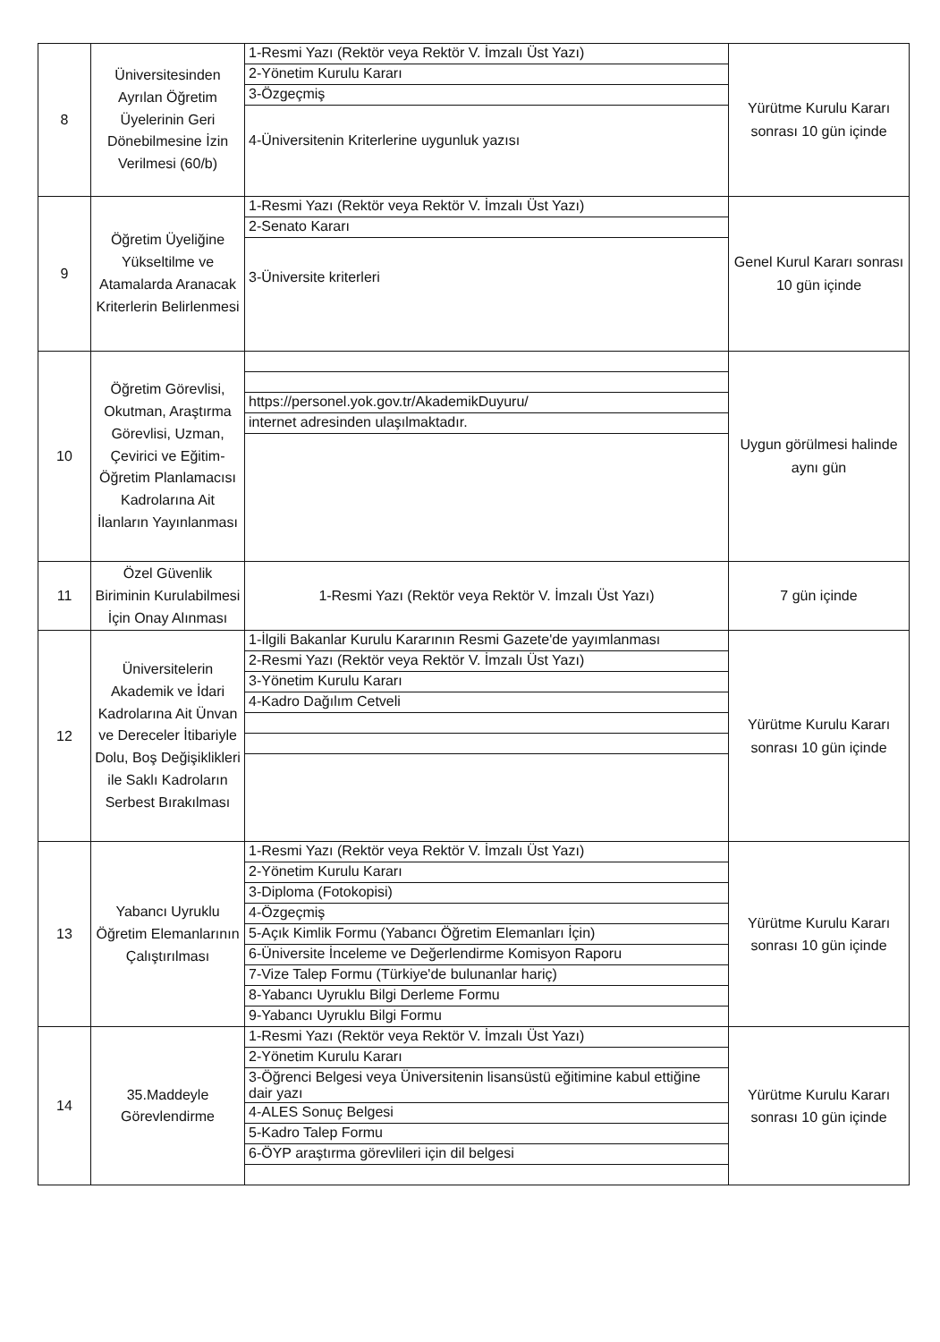| 8 | Üniversitesinden Ayrılan Öğretim Üyelerinin Geri Dönebilmesine İzin Verilmesi (60/b) | 1-Resmi Yazı (Rektör veya Rektör V. İmzalı Üst Yazı) 2-Yönetim Kurulu Kararı 3-Özgeçmiş 4-Üniversitenin Kriterlerine uygunluk yazısı | Yürütme Kurulu Kararı sonrası 10 gün içinde |
| 9 | Öğretim Üyeliğine Yükseltilme ve Atamalarda Aranacak Kriterlerin Belirlenmesi | 1-Resmi Yazı (Rektör veya Rektör V. İmzalı Üst Yazı) 2-Senato Kararı 3-Üniversite kriterleri | Genel Kurul Kararı sonrası 10 gün içinde |
| 10 | Öğretim Görevlisi, Okutman, Araştırma Görevlisi, Uzman, Çevirici ve Eğitim-Öğretim Planlamacısı Kadrolarına Ait İlanların Yayınlanması | https://personel.yok.gov.tr/AkademikDuyuru/ internet adresinden ulaşılmaktadır. | Uygun görülmesi halinde aynı gün |
| 11 | Özel Güvenlik Biriminin Kurulabilmesi İçin Onay Alınması | 1-Resmi Yazı (Rektör veya Rektör V. İmzalı Üst Yazı) | 7 gün içinde |
| 12 | Üniversitelerin Akademik ve İdari Kadrolarına Ait Ünvan ve Dereceler İtibariyle Dolu, Boş Değişiklikleri ile Saklı Kadroların Serbest Bırakılması | 1-İlgili Bakanlar Kurulu Kararının Resmi Gazete'de yayımlanması 2-Resmi Yazı (Rektör veya Rektör V. İmzalı Üst Yazı) 3-Yönetim Kurulu Kararı 4-Kadro Dağılım Cetveli | Yürütme Kurulu Kararı sonrası 10 gün içinde |
| 13 | Yabancı Uyruklu Öğretim Elemanlarının Çalıştırılması | 1-Resmi Yazı (Rektör veya Rektör V. İmzalı Üst Yazı) 2-Yönetim Kurulu Kararı 3-Diploma (Fotokopisi) 4-Özgeçmiş 5-Açık Kimlik Formu (Yabancı Öğretim Elemanları İçin) 6-Üniversite İnceleme ve Değerlendirme Komisyon Raporu 7-Vize Talep Formu (Türkiye'de bulunanlar hariç) 8-Yabancı Uyruklu Bilgi Derleme Formu 9-Yabancı Uyruklu Bilgi Formu | Yürütme Kurulu Kararı sonrası 10 gün içinde |
| 14 | 35.Maddeyle Görevlendirme | 1-Resmi Yazı (Rektör veya Rektör V. İmzalı Üst Yazı) 2-Yönetim Kurulu Kararı 3-Öğrenci Belgesi veya Üniversitenin lisansüstü eğitimine kabul ettiğine dair yazı 4-ALES Sonuç Belgesi 5-Kadro Talep Formu 6-ÖYP araştırma görevlileri için dil belgesi | Yürütme Kurulu Kararı sonrası 10 gün içinde |